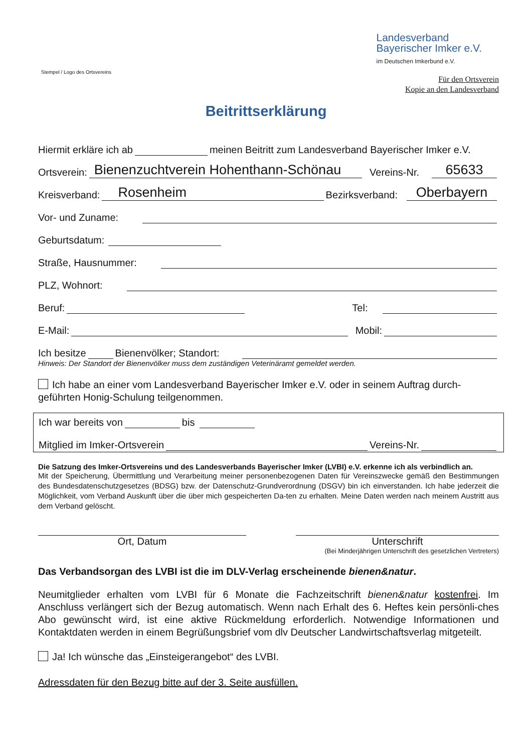Landesverband
Bayerischer Imker e.V.
im Deutschen Imkerbund e.V.
Stempel / Logo des Ortsvereins
Für den Ortsverein
Kopie an den Landesverband
Beitrittserklärung
Hiermit erkläre ich ab meinen Beitritt zum Landesverband Bayerischer Imker e.V.
Ortsverein: Bienenzuchtverein Hohenthann-Schönau Vereins-Nr. 65633
Kreisverband: Rosenheim Bezirksverband: Oberbayern
Vor- und Zuname:
Geburtsdatum:
Straße, Hausnummer:
PLZ, Wohnort:
Beruf: Tel:
E-Mail: Mobil:
Ich besitze Bienenvölker; Standort:
Hinweis: Der Standort der Bienenvölker muss dem zuständigen Veterinäramt gemeldet werden.
Ich habe an einer vom Landesverband Bayerischer Imker e.V. oder in seinem Auftrag durch-geführten Honig-Schulung teilgenommen.
Ich war bereits von bis
Mitglied im Imker-Ortsverein Vereins-Nr.
Die Satzung des Imker-Ortsvereins und des Landesverbands Bayerischer Imker (LVBI) e.V. erkenne ich als verbindlich an.
Mit der Speicherung, Übermittlung und Verarbeitung meiner personenbezogenen Daten für Vereinszwecke gemäß den Bestimmungen des Bundesdatenschutzgesetzes (BDSG) bzw. der Datenschutz-Grundverordnung (DSGV) bin ich einverstanden. Ich habe jederzeit die Möglichkeit, vom Verband Auskunft über die über mich gespeicherten Da-ten zu erhalten. Meine Daten werden nach meinem Austritt aus dem Verband gelöscht.
Ort, Datum Unterschrift
(Bei Minderjährigen Unterschrift des gesetzlichen Vertreters)
Das Verbandsorgan des LVBI ist die im DLV-Verlag erscheinende bienen&natur.
Neumitglieder erhalten vom LVBI für 6 Monate die Fachzeitschrift bienen&natur kostenfrei. Im Anschluss verlängert sich der Bezug automatisch. Wenn nach Erhalt des 6. Heftes kein persönli-ches Abo gewünscht wird, ist eine aktive Rückmeldung erforderlich. Notwendige Informationen und Kontaktdaten werden in einem Begrüßungsbrief vom dlv Deutscher Landwirtschaftsverlag mitgeteilt.
Ja! Ich wünsche das „Einsteigerangebot“ des LVBI.
Adressdaten für den Bezug bitte auf der 3. Seite ausfüllen.